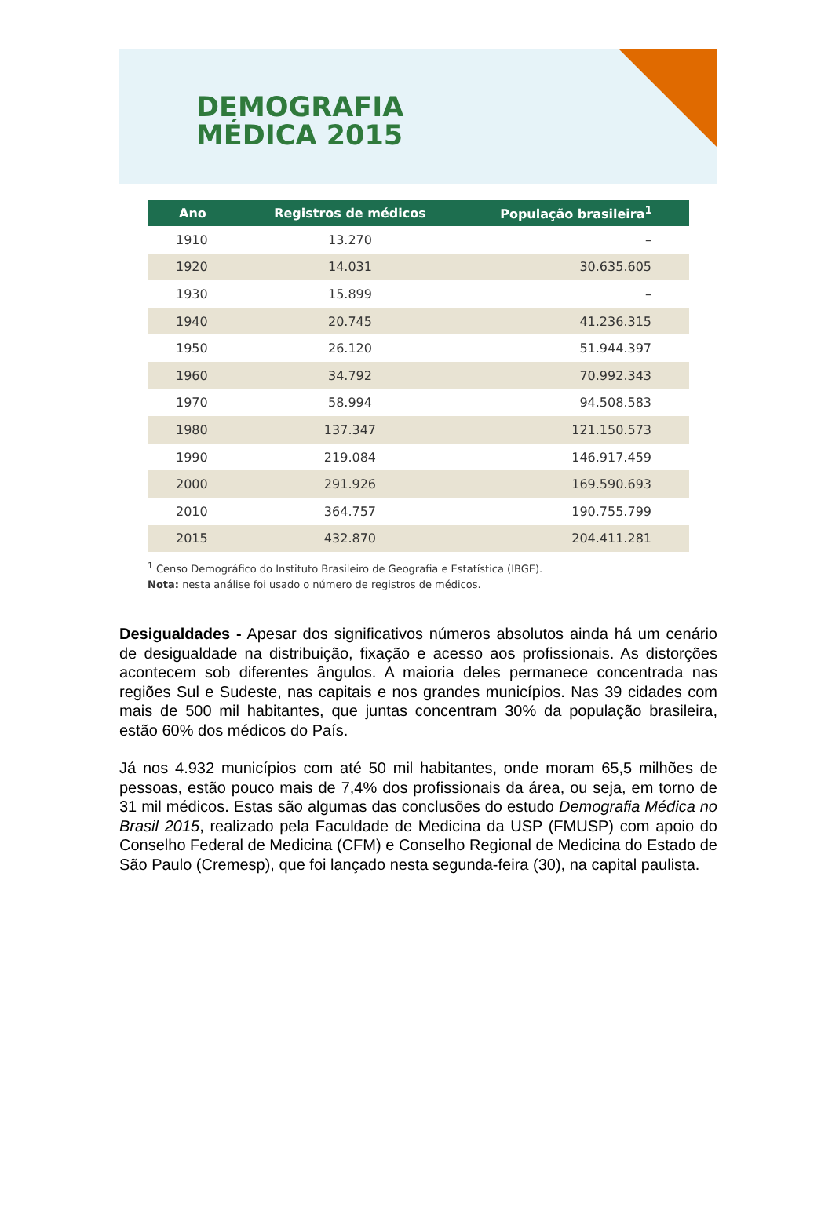DEMOGRAFIA
MÉDICA 2015
| Ano | Registros de médicos | População brasileira<sup>1</sup> |
| --- | --- | --- |
| 1910 | 13.270 | – |
| 1920 | 14.031 | 30.635.605 |
| 1930 | 15.899 | – |
| 1940 | 20.745 | 41.236.315 |
| 1950 | 26.120 | 51.944.397 |
| 1960 | 34.792 | 70.992.343 |
| 1970 | 58.994 | 94.508.583 |
| 1980 | 137.347 | 121.150.573 |
| 1990 | 219.084 | 146.917.459 |
| 2000 | 291.926 | 169.590.693 |
| 2010 | 364.757 | 190.755.799 |
| 2015 | 432.870 | 204.411.281 |
<sup>1</sup> Censo Demográfico do Instituto Brasileiro de Geografia e Estatística (IBGE).
Nota: nesta análise foi usado o número de registros de médicos.
Desigualdades - Apesar dos significativos números absolutos ainda há um cenário de desigualdade na distribuição, fixação e acesso aos profissionais. As distorções acontecem sob diferentes ângulos. A maioria deles permanece concentrada nas regiões Sul e Sudeste, nas capitais e nos grandes municípios. Nas 39 cidades com mais de 500 mil habitantes, que juntas concentram 30% da população brasileira, estão 60% dos médicos do País.
Já nos 4.932 municípios com até 50 mil habitantes, onde moram 65,5 milhões de pessoas, estão pouco mais de 7,4% dos profissionais da área, ou seja, em torno de 31 mil médicos. Estas são algumas das conclusões do estudo Demografia Médica no Brasil 2015, realizado pela Faculdade de Medicina da USP (FMUSP) com apoio do Conselho Federal de Medicina (CFM) e Conselho Regional de Medicina do Estado de São Paulo (Cremesp), que foi lançado nesta segunda-feira (30), na capital paulista.